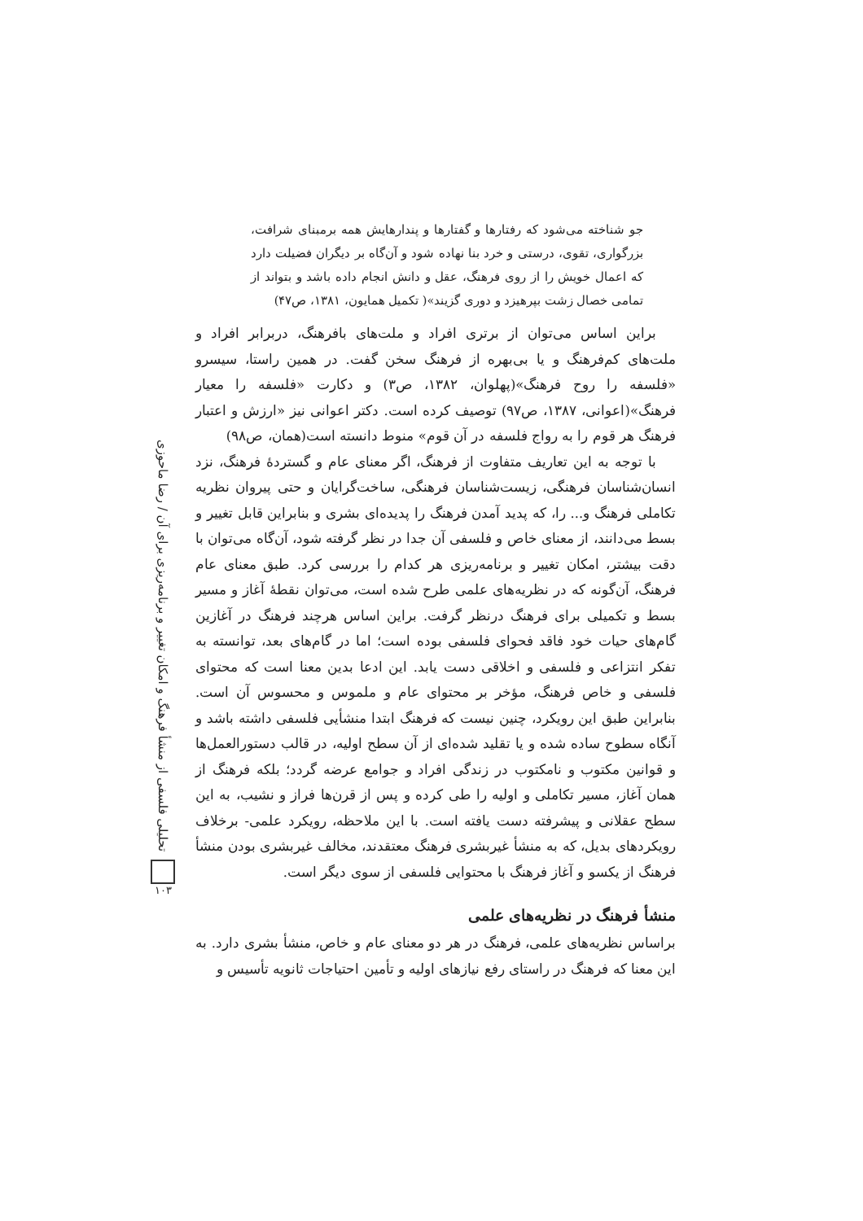جو شناخته می‌شود که رفتارها و گفتارها و پندارهایش همه برمبنای شرافت، بزرگواری، تقوی، درستی و خرد بنا نهاده شود و آن‌گاه بر دیگران فضیلت دارد که اعمال خویش را از روی فرهنگ، عقل و دانش انجام داده باشد و بتواند از تمامی خصال زشت بپرهیزد و دوری گزیند»( تکمیل همایون، ۱۳۸۱، ص۴۷)
براین اساس می‌توان از برتری افراد و ملت‌های بافرهنگ، دربرابر افراد و ملت‌های کم‌فرهنگ و یا بی‌بهره از فرهنگ سخن گفت. در همین راستا، سیسرو «فلسفه را روح فرهنگ»(پهلوان، ۱۳۸۲، ص۳) و دکارت «فلسفه را معیار فرهنگ»(اعوانی، ۱۳۸۷، ص۹۷) توصیف کرده است. دکتر اعوانی نیز «ارزش و اعتبار فرهنگ هر قوم را به رواج فلسفه در آن قوم» منوط دانسته است(همان، ص۹۸)
با توجه به این تعاریف متفاوت از فرهنگ، اگر معنای عام و گستردهٔ فرهنگ، نزد انسان‌شناسان فرهنگی، زیست‌شناسان فرهنگی، ساخت‌گرایان و حتی پیروان نظریه تکاملی فرهنگ و... را، که پدید آمدن فرهنگ را پدیده‌ای بشری و بنابراین قابل تغییر و بسط می‌دانند، از معنای خاص و فلسفی آن جدا در نظر گرفته شود، آن‌گاه می‌توان با دقت بیشتر، امکان تغییر و برنامه‌ریزی هر کدام را بررسی کرد. طبق معنای عام فرهنگ، آن‌گونه که در نظریه‌های علمی طرح شده است، می‌توان نقطهٔ آغاز و مسیر بسط و تکمیلی برای فرهنگ درنظر گرفت. براین اساس هرچند فرهنگ در آغازین گام‌های حیات خود فاقد فحوای فلسفی بوده است؛ اما در گام‌های بعد، توانسته به تفکر انتزاعی و فلسفی و اخلاقی دست یابد. این ادعا بدین معنا است که محتوای فلسفی و خاص فرهنگ، مؤخر بر محتوای عام و ملموس و محسوس آن است. بنابراین طبق این رویکرد، چنین نیست که فرهنگ ابتدا منشأیی فلسفی داشته باشد و آنگاه سطوح ساده شده و یا تقلید شده‌ای از آن سطح اولیه، در قالب دستورالعمل‌ها و قوانین مکتوب و نامکتوب در زندگی افراد و جوامع عرضه گردد؛ بلکه فرهنگ از همان آغاز، مسیر تکاملی و اولیه را طی کرده و پس از قرن‌ها فراز و نشیب، به این سطح عقلانی و پیشرفته دست یافته است. با این ملاحظه، رویکرد علمی- برخلاف رویکردهای بدیل، که به منشأ غیربشری فرهنگ معتقدند، مخالف غیربشری بودن منشأ فرهنگ از یکسو و آغاز فرهنگ با محتوایی فلسفی از سوی دیگر است.
منشأ فرهنگ در نظریه‌های علمی
براساس نظریه‌های علمی، فرهنگ در هر دو معنای عام و خاص، منشأ بشری دارد. به این معنا که فرهنگ در راستای رفع نیازهای اولیه و تأمین احتیاجات ثانویه تأسیس و
تحلیلی فلسفی از منشأ فرهنگ و امکان تغییر و برنامه‌ریزی برای آن / رضا ماحوزی
۱۰۳